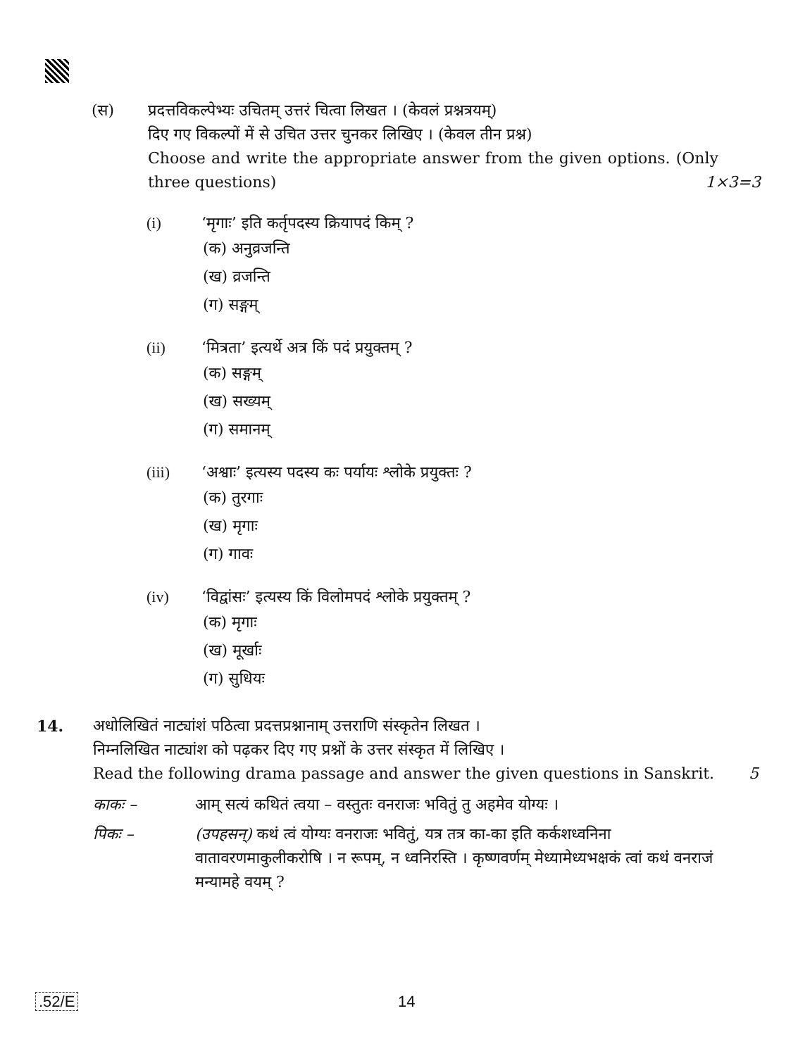(स) प्रदत्तविकल्पेभ्यः उचितम् उत्तरं चित्वा लिखत । (केवलं प्रश्नत्रयम्)
दिए गए विकल्पों में से उचित उत्तर चुनकर लिखिए । (केवल तीन प्रश्न)
Choose and write the appropriate answer from the given options. (Only three questions) 1×3=3
(i) ‘मृगाः’ इति कर्तृपदस्य क्रियापदं किम् ?
(क) अनुव्रजन्ति
(ख) व्रजन्ति
(ग) सङ्गम्
(ii) ‘मित्रता’ इत्यर्थे अत्र किं पदं प्रयुक्तम् ?
(क) सङ्गम्
(ख) सख्यम्
(ग) समानम्
(iii) ‘अश्वाः’ इत्यस्य पदस्य कः पर्यायः श्लोके प्रयुक्तः ?
(क) तुरगाः
(ख) मृगाः
(ग) गावः
(iv) ‘विद्वांसः’ इत्यस्य किं विलोमपदं श्लोके प्रयुक्तम् ?
(क) मृगाः
(ख) मूर्खाः
(ग) सुधियः
14. अधोलिखितं नाट्यांशं पठित्वा प्रदत्तप्रश्नानाम् उत्तराणि संस्कृतेन लिखत ।
निम्नलिखित नाट्यांश को पढ़कर दिए गए प्रश्नों के उत्तर संस्कृत में लिखिए ।
Read the following drama passage and answer the given questions in Sanskrit. 5
काकः – आम् सत्यं कथितं त्वया – वस्तुतः वनराजः भवितुं तु अहमेव योग्यः ।
पिकः – (उपहसन्) कथं त्वं योग्यः वनराजः भवितुं, यत्र तत्र का-का इति कर्कशध्वनिना वातावरणमाकुलीकरोषि । न रूपम्, न ध्वनिरस्ति । कृष्णवर्णम् मेध्यामेध्यभक्षकं त्वां कथं वनराजं मन्यामहे वयम् ?
.52/E 14